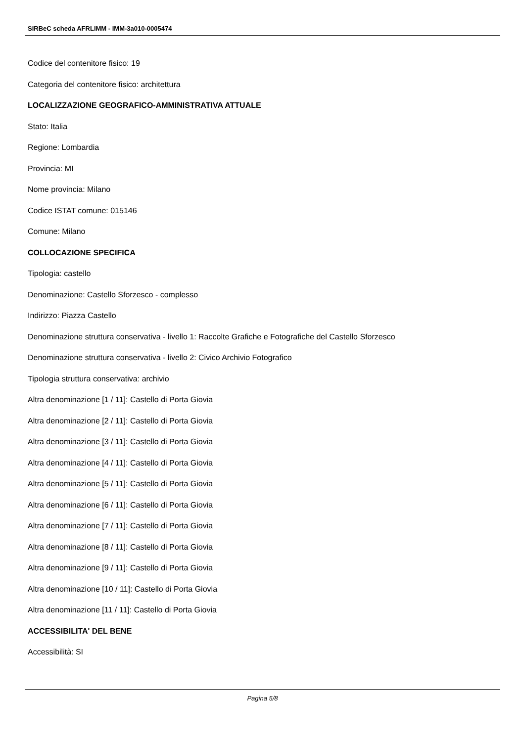SIRBeC scheda AFRLIMM - IMM-3a010-0005474
Codice del contenitore fisico: 19
Categoria del contenitore fisico: architettura
LOCALIZZAZIONE GEOGRAFICO-AMMINISTRATIVA ATTUALE
Stato: Italia
Regione: Lombardia
Provincia: MI
Nome provincia: Milano
Codice ISTAT comune: 015146
Comune: Milano
COLLOCAZIONE SPECIFICA
Tipologia: castello
Denominazione: Castello Sforzesco - complesso
Indirizzo: Piazza Castello
Denominazione struttura conservativa - livello 1: Raccolte Grafiche e Fotografiche del Castello Sforzesco
Denominazione struttura conservativa - livello 2: Civico Archivio Fotografico
Tipologia struttura conservativa: archivio
Altra denominazione [1 / 11]: Castello di Porta Giovia
Altra denominazione [2 / 11]: Castello di Porta Giovia
Altra denominazione [3 / 11]: Castello di Porta Giovia
Altra denominazione [4 / 11]: Castello di Porta Giovia
Altra denominazione [5 / 11]: Castello di Porta Giovia
Altra denominazione [6 / 11]: Castello di Porta Giovia
Altra denominazione [7 / 11]: Castello di Porta Giovia
Altra denominazione [8 / 11]: Castello di Porta Giovia
Altra denominazione [9 / 11]: Castello di Porta Giovia
Altra denominazione [10 / 11]: Castello di Porta Giovia
Altra denominazione [11 / 11]: Castello di Porta Giovia
ACCESSIBILITA' DEL BENE
Accessibilità: SI
Pagina 5/8